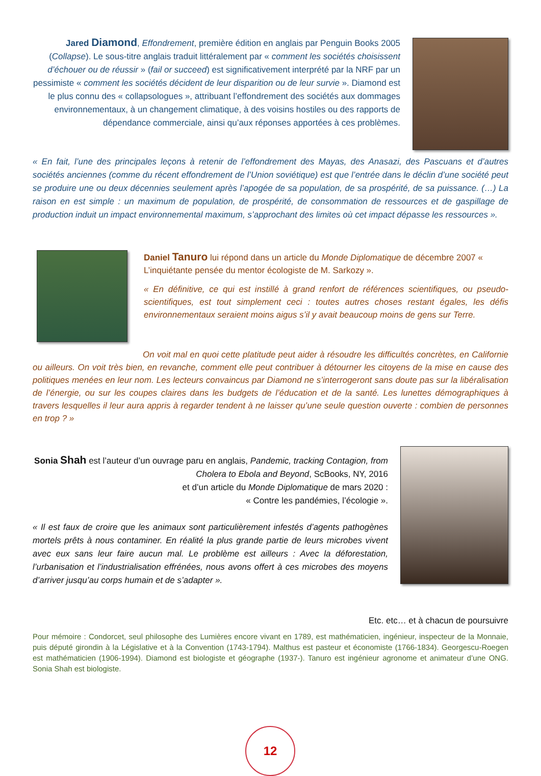Jared Diamond, Effondrement, première édition en anglais par Penguin Books 2005 (Collapse). Le sous-titre anglais traduit littéralement par « comment les sociétés choisissent d’échouer ou de réussir » (fail or succeed) est significativement interprété par la NRF par un pessimiste « comment les sociétés décident de leur disparition ou de leur survie ». Diamond est le plus connu des « collapsologues », attribuant l’effondrement des sociétés aux dommages environnementaux, à un changement climatique, à des voisins hostiles ou des rapports de dépendance commerciale, ainsi qu’aux réponses apportées à ces problèmes.
« En fait, l’une des principales leçons à retenir de l’effondrement des Mayas, des Anasazi, des Pascuans et d’autres sociétés anciennes (comme du récent effondrement de l’Union soviétique) est que l’entrée dans le déclin d’une société peut se produire une ou deux décennies seulement après l’apogée de sa population, de sa prospérité, de sa puissance. (…) La raison en est simple : un maximum de population, de prospérité, de consommation de ressources et de gaspillage de production induit un impact environnemental maximum, s’approchant des limites où cet impact dépasse les ressources ».
Daniel Tanuro lui répond dans un article du Monde Diplomatique de décembre 2007 « L’inquiétante pensée du mentor écologiste de M. Sarkozy ».
« En définitive, ce qui est instillé à grand renfort de références scientifiques, ou pseudo-scientifiques, est tout simplement ceci : toutes autres choses restant égales, les défis environnementaux seraient moins aigus s’il y avait beaucoup moins de gens sur Terre.
On voit mal en quoi cette platitude peut aider à résoudre les difficultés concrètes, en Californie ou ailleurs. On voit très bien, en revanche, comment elle peut contribuer à détourner les citoyens de la mise en cause des politiques menées en leur nom. Les lecteurs convaincus par Diamond ne s’interrogeront sans doute pas sur la libéralisation de l’énergie, ou sur les coupes claires dans les budgets de l’éducation et de la santé. Les lunettes démographiques à travers lesquelles il leur aura appris à regarder tendent à ne laisser qu’une seule question ouverte : combien de personnes en trop ? »
Sonia Shah est l’auteur d’un ouvrage paru en anglais, Pandemic, tracking Contagion, from Cholera to Ebola and Beyond, ScBooks, NY, 2016
et d’un article du Monde Diplomatique de mars 2020 :
« Contre les pandémies, l’écologie ».
« Il est faux de croire que les animaux sont particulièrement infestés d’agents pathogènes mortels prêts à nous contaminer. En réalité la plus grande partie de leurs microbes vivent avec eux sans leur faire aucun mal. Le problème est ailleurs : Avec la déforestation, l’urbanisation et l’industrialisation effrénées, nous avons offert à ces microbes des moyens d’arriver jusqu’au corps humain et de s’adapter ».
Etc. etc… et à chacun de poursuivre
Pour mémoire : Condorcet, seul philosophe des Lumières encore vivant en 1789, est mathématicien, ingénieur, inspecteur de la Monnaie, puis député girondin à la Législative et à la Convention (1743-1794). Malthus est pasteur et économiste (1766-1834). Georgescu-Roegen est mathématicien (1906-1994). Diamond est biologiste et géographe (1937-). Tanuro est ingénieur agronome et animateur d’une ONG. Sonia Shah est biologiste.
12